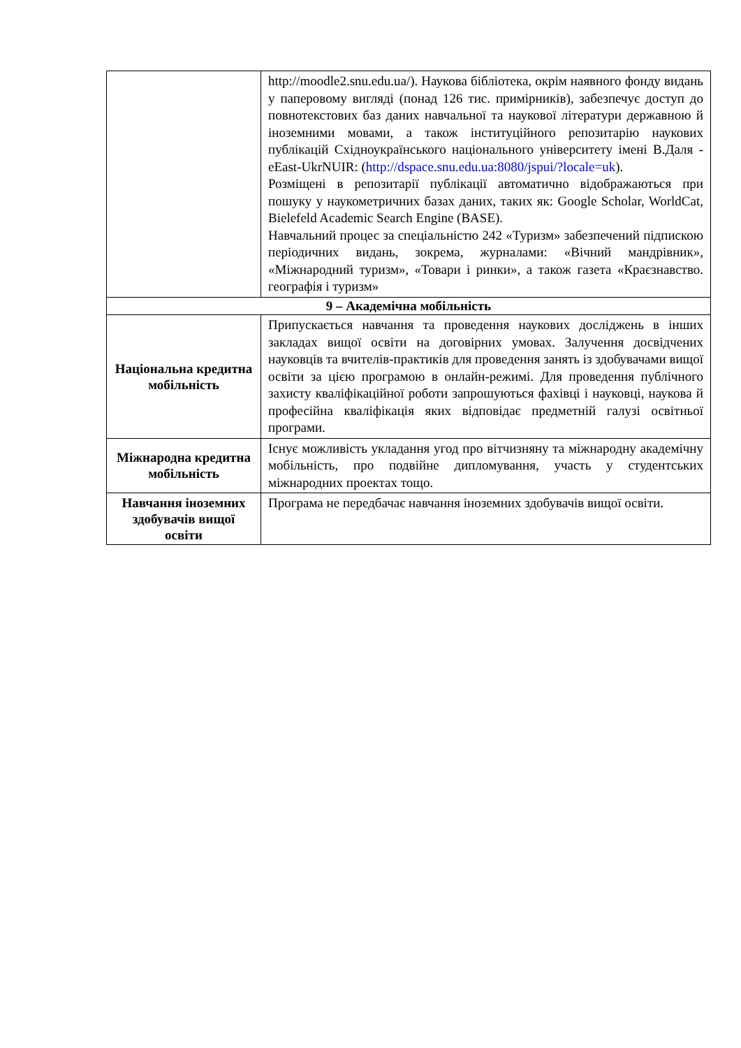| | http://moodle2.snu.edu.ua/). Наукова бібліотека, окрім наявного фонду видань у паперовому вигляді (понад 126 тис. примірників), забезпечує доступ до повнотекстових баз даних навчальної та наукової літератури державною й іноземними мовами, а також інституційного репозитарію наукових публікацій Східноукраїнського національного університету імені В.Даля - eEast-UkrNUIR: ( http://dspace.snu.edu.ua:8080/jspui/?locale=uk ). Розміщені в репозитарії публікації автоматично відображаються при пошуку у наукометричних базах даних, таких як: Google Scholar, WorldCat, Bielefeld Academic Search Engine (BASE). Навчальний процес за спеціальністю 242 «Туризм» забезпечений підпискою періодичних видань, зокрема, журналами: «Вічний мандрівник», «Міжнародний туризм», «Товари і ринки», а також газета «Краєзнавство. географія і туризм» |
| 9 – Академічна мобільність | |
| Національна кредитна мобільність | Припускається навчання та проведення наукових досліджень в інших закладах вищої освіти на договірних умовах. Залучення досвідчених науковців та вчителів-практиків для проведення занять із здобувачами вищої освіти за цією програмою в онлайн-режимі. Для проведення публічного захисту кваліфікаційної роботи запрошуються фахівці і науковці, наукова й професійна кваліфікація яких відповідає предметній галузі освітньої програми. |
| Міжнародна кредитна мобільність | Існує можливість укладання угод про вітчизняну та міжнародну академічну мобільність, про подвійне дипломування, участь у студентських міжнародних проектах тощо. |
| Навчання іноземних здобувачів вищої освіти | Програма не передбачає навчання іноземних здобувачів вищої освіти. |